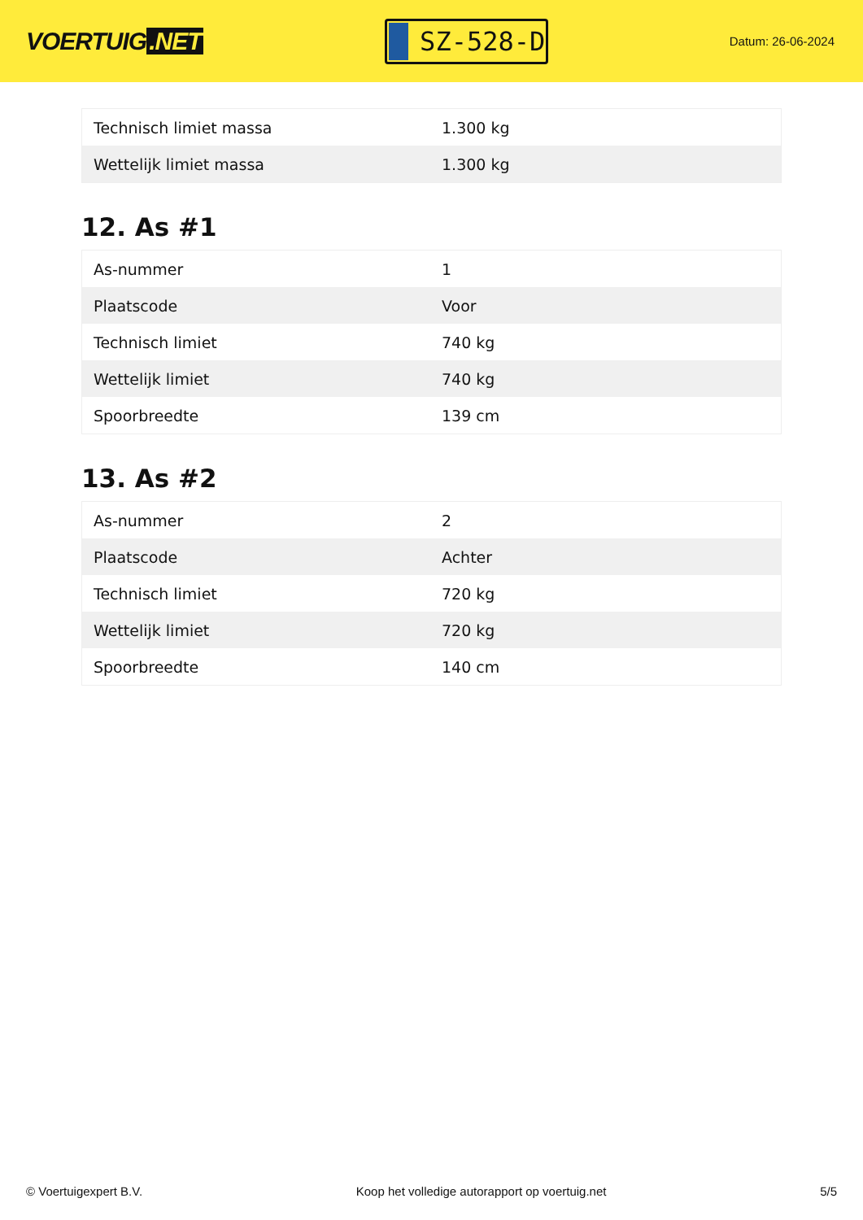VOERTUIG.NET
SZ-528-D
Datum: 26-06-2024
| Technisch limiet massa | 1.300 kg |
| Wettelijk limiet massa | 1.300 kg |
12. As #1
| As-nummer | 1 |
| Plaatscode | Voor |
| Technisch limiet | 740 kg |
| Wettelijk limiet | 740 kg |
| Spoorbreedte | 139 cm |
13. As #2
| As-nummer | 2 |
| Plaatscode | Achter |
| Technisch limiet | 720 kg |
| Wettelijk limiet | 720 kg |
| Spoorbreedte | 140 cm |
© Voertuigexpert B.V. Koop het volledige autorapport op voertuig.net 5/5